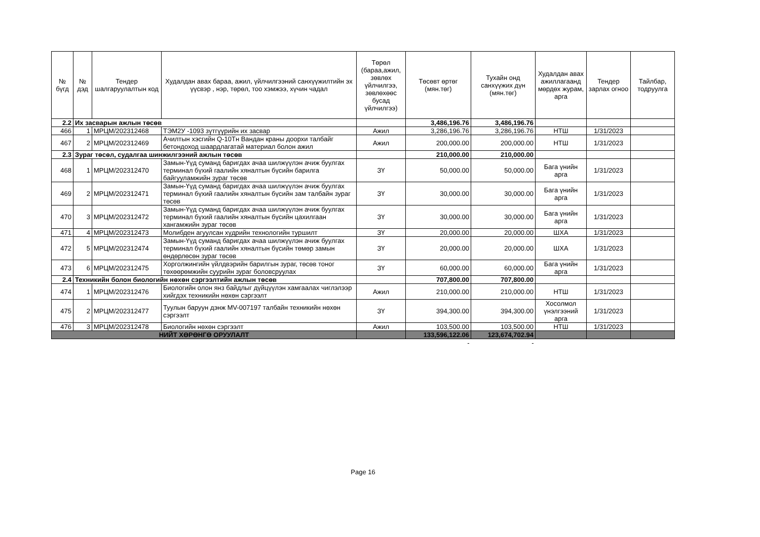| № бүгд | № дэд | Тендер шалгаруулалтын код | Худалдан авах бараа, ажил, үйлчилгээний санхүүжилтийн эх үүсвэр , нэр, төрөл, тоо хэмжээ, хүчин чадал | Төрөл (бараа,ажил, зөвлөх үйлчилгээ, зөвлөхөөс бусад үйлчилгээ) | Төсөвт өртөг (мян.төг) | Тухайн онд санхүүжих дүн (мян.төг) | Худалдан авах ажиллагаанд мөрдөх журам, арга | Тендер зарлах огноо | Тайлбар, тодруулга |
| --- | --- | --- | --- | --- | --- | --- | --- | --- | --- |
| 2.2 | Их засварын ажлын төсөв | | | | 3,486,196.76 | 3,486,196.76 | | | |
| 466 | 1 | МРЦМ/202312468 | ТЭМ2У -1093 зүтгүүрийн их засвар | Ажил | 3,286,196.76 | 3,286,196.76 | НТШ | 1/31/2023 | |
| 467 | 2 | МРЦМ/202312469 | Ачилтын хэсгийн Q-10Тн Вандан краны доорхи талбайг бетондоход шаардлагатай материал болон ажил | Ажил | 200,000.00 | 200,000.00 | НТШ | 1/31/2023 | |
| 2.3 | Зураг төсөл, судалгаа шинжилгээний ажлын төсөв | | | | 210,000.00 | 210,000.00 | | | |
| 468 | 1 | МРЦМ/202312470 | Замын-Үүд суманд баригдах ачаа шилжүүлэн ачиж буулгах терминал бүхий гаалийн хяналтын бүсийн барилга байгууламжийн зураг төсөв | ЗҮ | 50,000.00 | 50,000.00 | Бага үнийн арга | 1/31/2023 | |
| 469 | 2 | МРЦМ/202312471 | Замын-Үүд суманд баригдах ачаа шилжүүлэн ачиж буулгах терминал бүхий гаалийн хяналтын бүсийн зам талбайн зураг төсөв | ЗҮ | 30,000.00 | 30,000.00 | Бага үнийн арга | 1/31/2023 | |
| 470 | 3 | МРЦМ/202312472 | Замын-Үүд суманд баригдах ачаа шилжүүлэн ачиж буулгах терминал бүхий гаалийн хяналтын бүсийн цахилгаан хангамжийн зураг төсөв | ЗҮ | 30,000.00 | 30,000.00 | Бага үнийн арга | 1/31/2023 | |
| 471 | 4 | МРЦМ/202312473 | Молибден агуулсан хүдрийн технологийн туршилт | ЗҮ | 20,000.00 | 20,000.00 | ШХА | 1/31/2023 | |
| 472 | 5 | МРЦМ/202312474 | Замын-Үүд суманд баригдах ачаа шилжүүлэн ачиж буулгах терминал бүхий гаалийн хяналтын бүсийн төмөр замын өндөрлөсөн зураг төсөв | ЗҮ | 20,000.00 | 20,000.00 | ШХА | 1/31/2023 | |
| 473 | 6 | МРЦМ/202312475 | Хорголжингийн үйлдвэрийн барилгын зураг, төсөв тоног төхөөрөмжийн суурийн зураг боловсруулах | ЗҮ | 60,000.00 | 60,000.00 | Бага үнийн арга | 1/31/2023 | |
| 2.4 | Техникийн болон биологийн нөхөн сэргээлтийн ажлын төсөв | | | | 707,800.00 | 707,800.00 | | | |
| 474 | 1 | МРЦМ/202312476 | Биологийн олон янз байдлыг дүйцүүлэн хамгаалах чиглэлээр хийгдэх техникийн нөхөн сэргээлт | Ажил | 210,000.00 | 210,000.00 | НТШ | 1/31/2023 | |
| 475 | 2 | МРЦМ/202312477 | Туулын баруун дэнж MV-007197 талбайн техникийн нөхөн сэргээлт | ЗҮ | 394,300.00 | 394,300.00 | Хосолмол үнэлгээний арга | 1/31/2023 | |
| 476 | 3 | МРЦМ/202312478 | Биологийн нөхөн сэргээлт | Ажил | 103,500.00 | 103,500.00 | НТШ | 1/31/2023 | |
| НИЙТ ХӨРӨНГӨ ОРУУЛАЛТ | | | | | 133,596,122.06 | 123,674,702.94 | | | |
| | | | | | - | - | | | |
Page 16